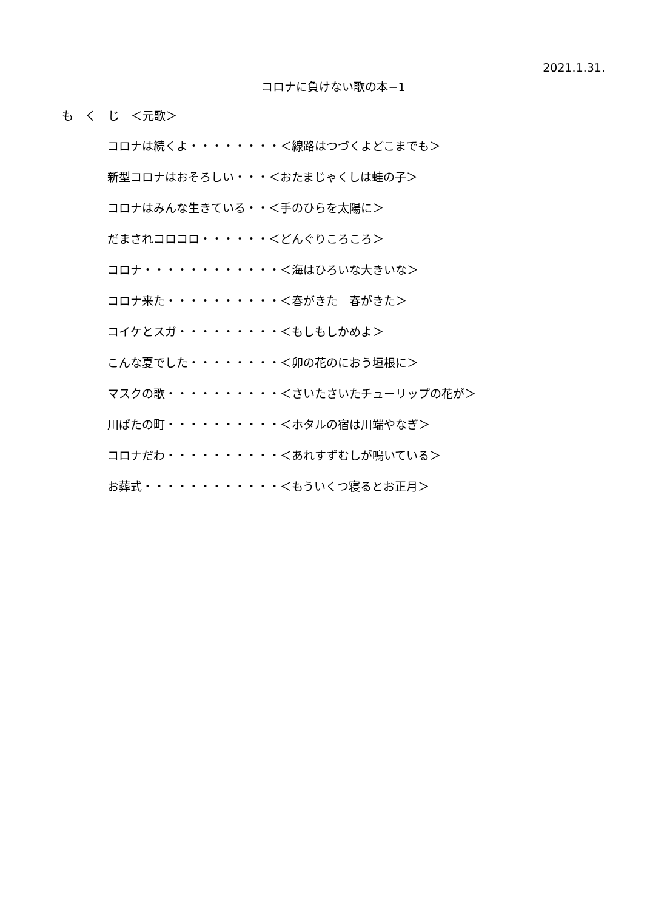2021.1.31.
コロナに負けない歌の本−1
も　く　じ　＜元歌＞
コロナは続くよ・・・・・・・・＜線路はつづくよどこまでも＞
新型コロナはおそろしい・・・＜おたまじゃくしは蛙の子＞
コロナはみんな生きている・・＜手のひらを太陽に＞
だまされコロコロ・・・・・・＜どんぐりころころ＞
コロナ・・・・・・・・・・・・＜海はひろいな大きいな＞
コロナ来た・・・・・・・・・・＜春がきた　春がきた＞
コイケとスガ・・・・・・・・・＜もしもしかめよ＞
こんな夏でした・・・・・・・・＜卯の花のにおう垣根に＞
マスクの歌・・・・・・・・・・＜さいたさいたチューリップの花が＞
川ばたの町・・・・・・・・・・＜ホタルの宿は川端やなぎ＞
コロナだわ・・・・・・・・・・＜あれすずむしが鳴いている＞
お葬式・・・・・・・・・・・・＜もういくつ寝るとお正月＞